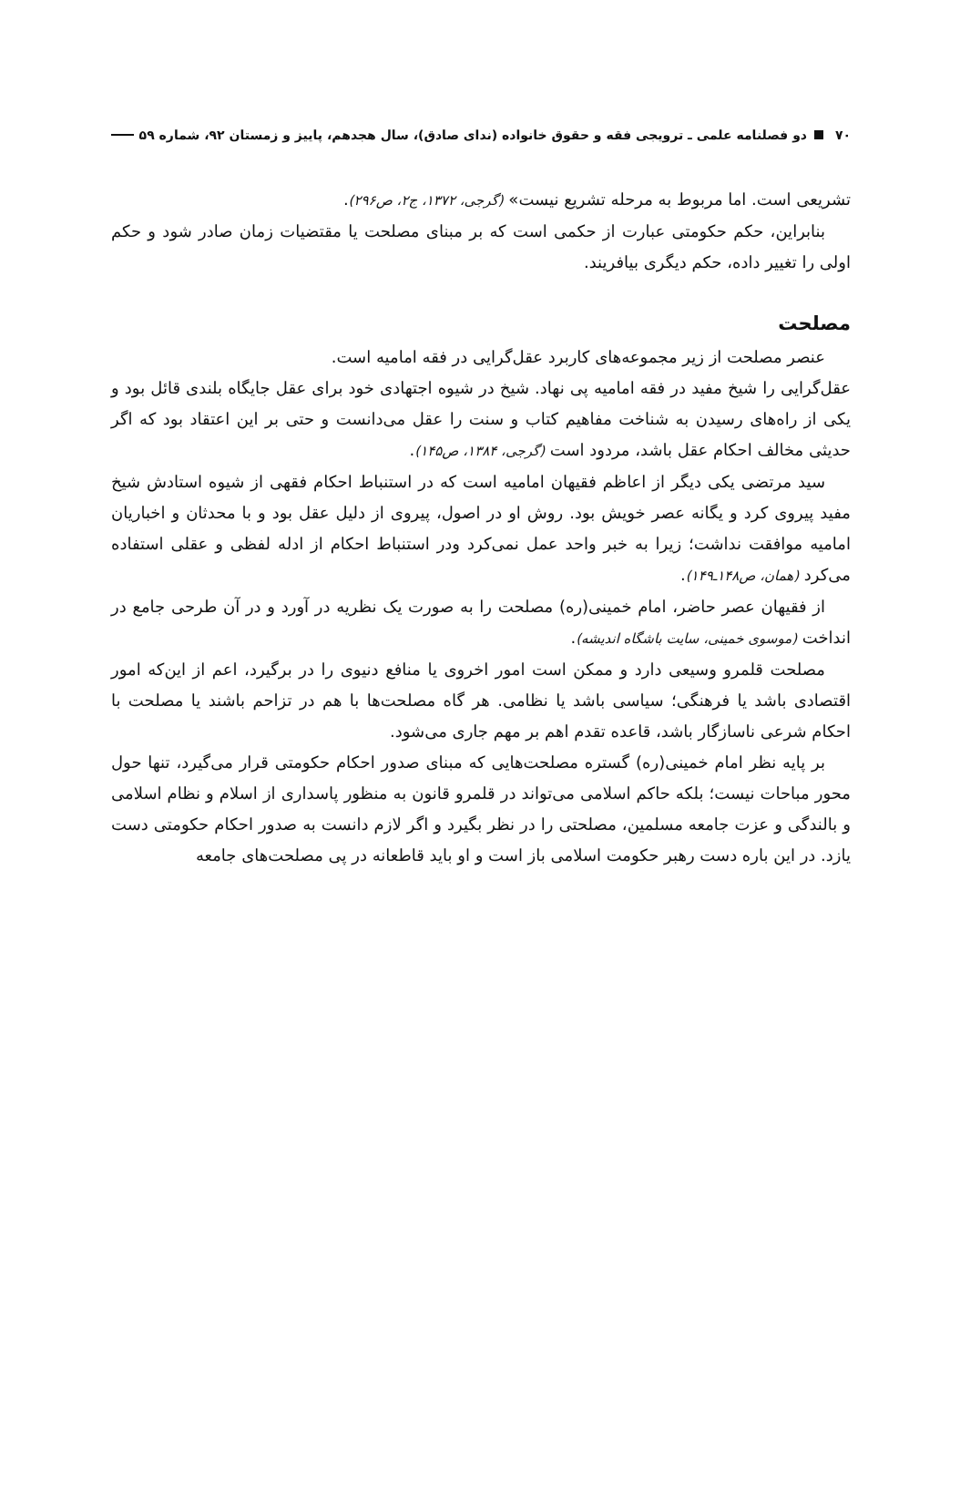۷۰ دو فصلنامه علمی ـ ترویجی فقه و حقوق خانواده (ندای صادق)، سال هجدهم، پاییز و زمستان ۹۲، شماره ۵۹
تشریعی است. اما مربوط به مرحله تشریع نیست» (گرجی، ۱۳۷۲، ج۲، ص۲۹۶).
بنابراین، حکم حکومتی عبارت از حکمی است که بر مبنای مصلحت یا مقتضیات زمان صادر شود و حکم اولی را تغییر داده، حکم دیگری بیافریند.
مصلحت
عنصر مصلحت از زیر مجموعه‌های کاربرد عقل‌گرایی در فقه امامیه است.
عقل‌گرایی را شیخ مفید در فقه امامیه پی نهاد. شیخ در شیوه اجتهادی خود برای عقل جایگاه بلندی قائل بود و یکی از راه‌های رسیدن به شناخت مفاهیم کتاب و سنت را عقل می‌دانست و حتی بر این اعتقاد بود که اگر حدیثی مخالف احکام عقل باشد، مردود است (گرجی، ۱۳۸۴، ص۱۴۵).
سید مرتضی یکی دیگر از اعاظم فقیهان امامیه است که در استنباط احکام فقهی از شیوه استادش شیخ مفید پیروی کرد و یگانه عصر خویش بود. روش او در اصول، پیروی از دلیل عقل بود و با محدثان و اخباریان امامیه موافقت نداشت؛ زیرا به خبر واحد عمل نمی‌کرد ودر استنباط احکام از ادله لفظی و عقلی استفاده می‌کرد (همان، ص۱۴۸ـ۱۴۹).
از فقیهان عصر حاضر، امام خمینی(ره) مصلحت را به صورت یک نظریه در آورد و در آن طرحی جامع در انداخت (موسوی خمینی، سایت باشگاه اندیشه).
مصلحت قلمرو وسیعی دارد و ممکن است امور اخروی یا منافع دنیوی را در برگیرد، اعم از این‌که امور اقتصادی باشد یا فرهنگی؛ سیاسی باشد یا نظامی. هر گاه مصلحت‌ها با هم در تزاحم باشند یا مصلحت با احکام شرعی ناسازگار باشد، قاعده تقدم اهم بر مهم جاری می‌شود.
بر پایه نظر امام خمینی(ره) گستره مصلحت‌هایی که مبنای صدور احکام حکومتی قرار می‌گیرد، تنها حول محور مباحات نیست؛ بلکه حاکم اسلامی می‌تواند در قلمرو قانون به منظور پاسداری از اسلام و نظام اسلامی و بالندگی و عزت جامعه مسلمین، مصلحتی را در نظر بگیرد و اگر لازم دانست به صدور احکام حکومتی دست یازد. در این باره دست رهبر حکومت اسلامی باز است و او باید قاطعانه در پی مصلحت‌های جامعه